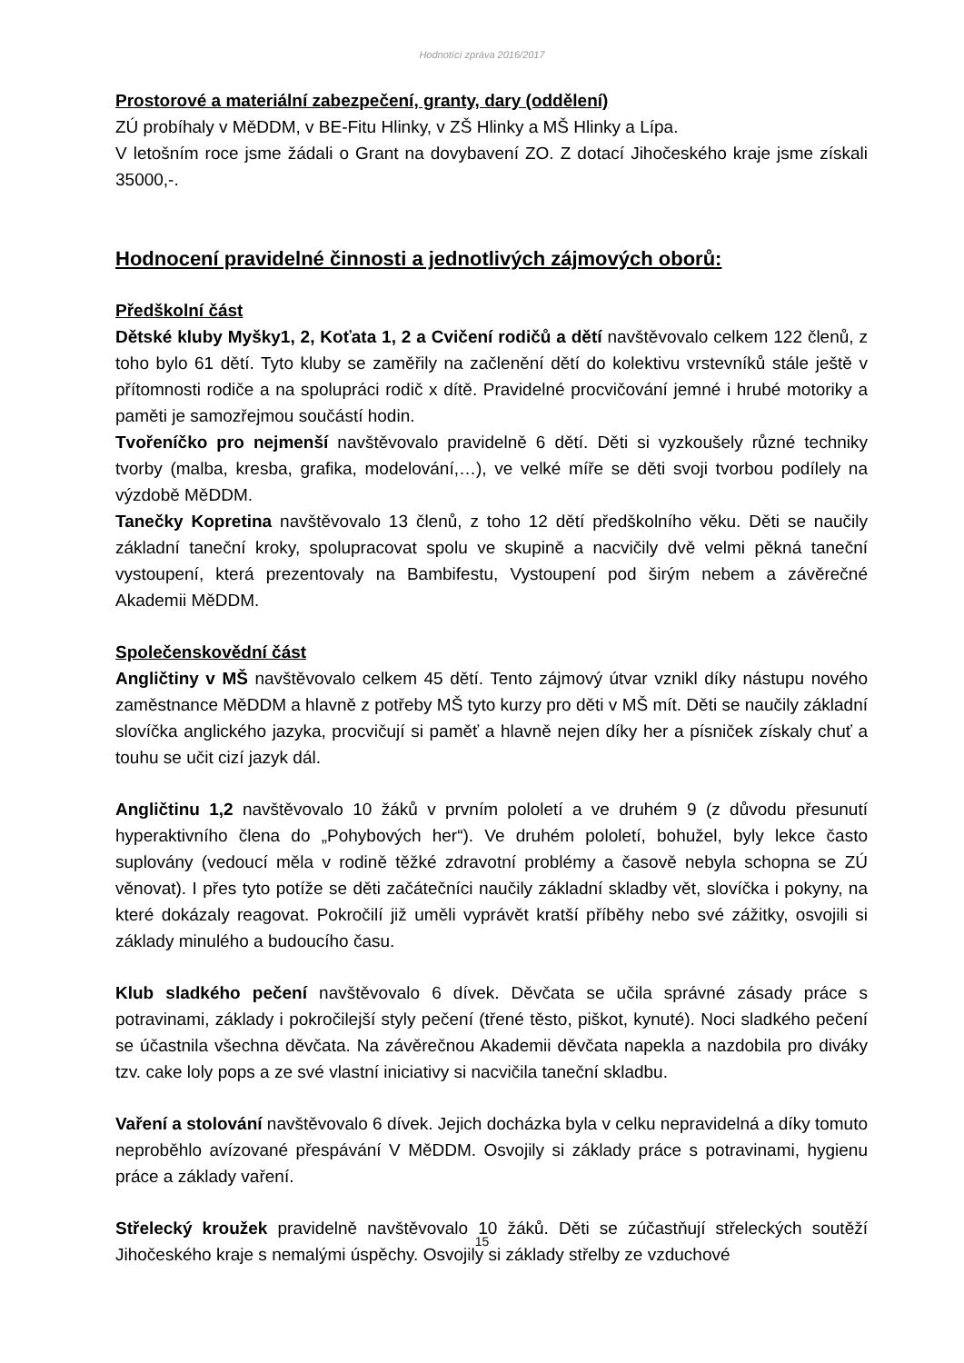Hodnotící zpráva 2016/2017
Prostorové a materiální zabezpečení, granty, dary (oddělení)
ZÚ probíhaly v MěDDM, v BE-Fitu Hlinky, v ZŠ Hlinky a MŠ Hlinky a Lípa.
V letošním roce jsme žádali o Grant na dovybavení ZO. Z dotací Jihočeského kraje jsme získali 35000,-.
Hodnocení pravidelné činnosti a jednotlivých zájmových oborů:
Předškolní část
Dětské kluby Myšky1, 2, Koťata 1, 2 a Cvičení rodičů a dětí navštěvovalo celkem 122 členů, z toho bylo 61 dětí. Tyto kluby se zaměřily na začlenění dětí do kolektivu vrstevníků stále ještě v přítomnosti rodiče a na spolupráci rodič x dítě. Pravidelné procvičování jemné i hrubé motoriky a paměti je samozřejmou součástí hodin.
Tvořeníčko pro nejmenší navštěvovalo pravidelně 6 dětí. Děti si vyzkoušely různé techniky tvorby (malba, kresba, grafika, modelování,…), ve velké míře se děti svoji tvorbou podílely na výzdobě MěDDM.
Tanečky Kopretina navštěvovalo 13 členů, z toho 12 dětí předškolního věku. Děti se naučily základní taneční kroky, spolupracovat spolu ve skupině a nacvičily dvě velmi pěkná taneční vystoupení, která prezentovaly na Bambifestu, Vystoupení pod širým nebem a závěrečné Akademii MěDDM.
Společenskovědní část
Angličtiny v MŠ navštěvovalo celkem 45 dětí. Tento zájmový útvar vznikl díky nástupu nového zaměstnance MěDDM a hlavně z potřeby MŠ tyto kurzy pro děti v MŠ mít. Děti se naučily základní slovíčka anglického jazyka, procvičují si paměť a hlavně nejen díky her a písniček získaly chuť a touhu se učit cizí jazyk dál.
Angličtinu 1,2 navštěvovalo 10 žáků v prvním pololetí a ve druhém 9 (z důvodu přesunutí hyperaktivního člena do „Pohybových her“). Ve druhém pololetí, bohužel, byly lekce často suplovány (vedoucí měla v rodině těžké zdravotní problémy a časově nebyla schopna se ZÚ věnovat). I přes tyto potíže se děti začátečníci naučily základní skladby vět, slovíčka i pokyny, na které dokázaly reagovat. Pokročilí již uměli vyprávět kratší příběhy nebo své zážitky, osvojili si základy minulého a budoucího času.
Klub sladkého pečení navštěvovalo 6 dívek. Děvčata se učila správné zásady práce s potravinami, základy i pokročilejší styly pečení (třené těsto, piškot, kynuté). Noci sladkého pečení se účastnila všechna děvčata. Na závěrečnou Akademii děvčata napekla a nazdobila pro diváky tzv. cake loly pops a ze své vlastní iniciativy si nacvičila taneční skladbu.
Vaření a stolování navštěvovalo 6 dívek. Jejich docházka byla v celku nepravidelná a díky tomuto neproběhlo avízované přespávání V MěDDM. Osvojily si základy práce s potravinami, hygienu práce a základy vaření.
Střelecký kroužek pravidelně navštěvovalo 10 žáků. Děti se zúčastňují střeleckých soutěží Jihočeského kraje s nemalými úspěchy. Osvojily si základy střelby ze vzduchové
15